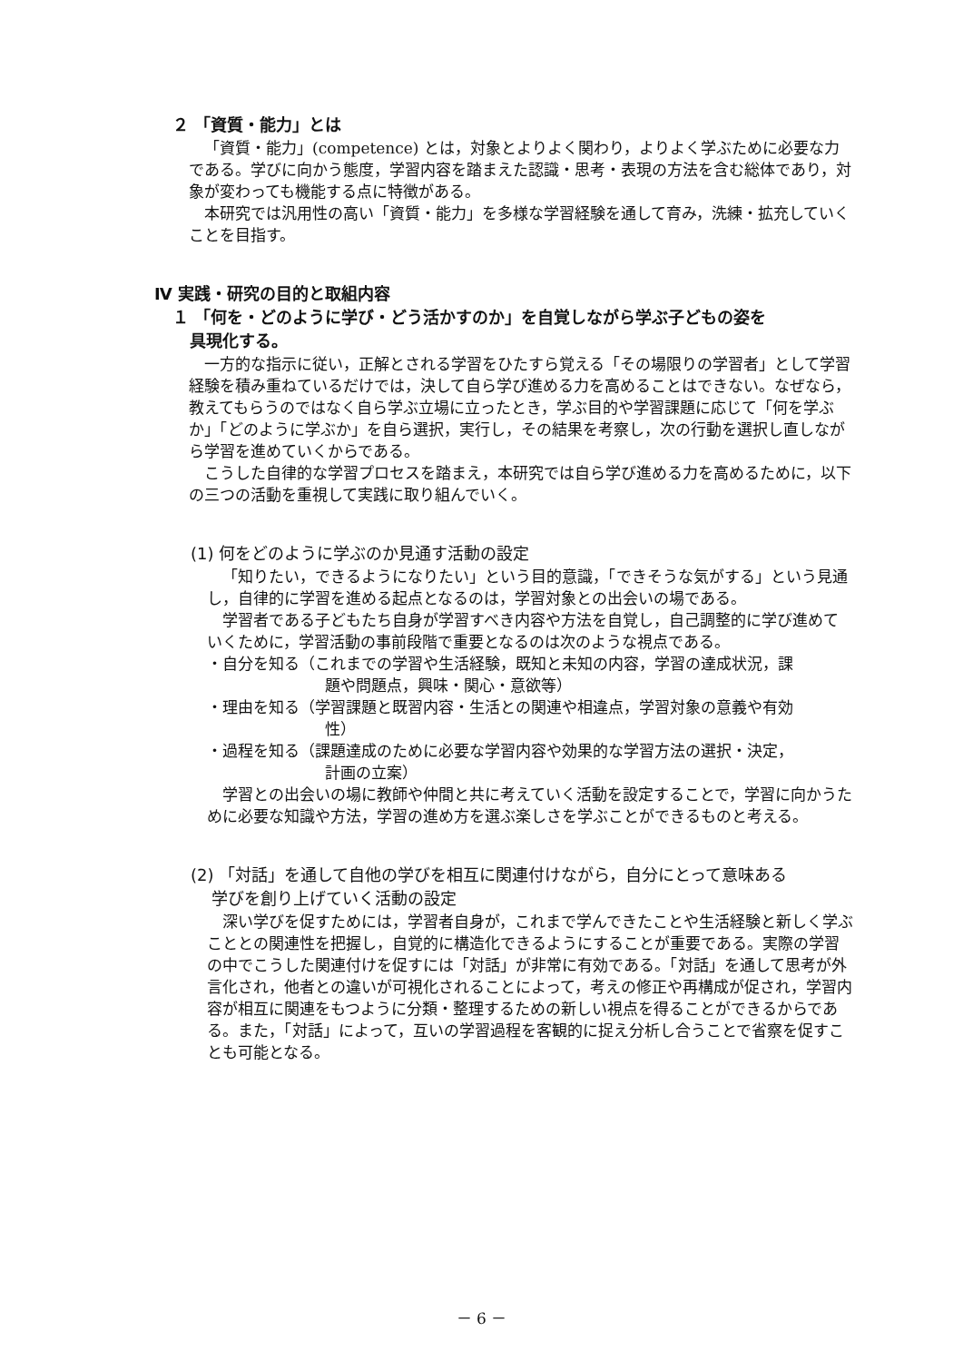２ 「資質・能力」とは
「資質・能力」(competence) とは，対象とよりよく関わり，よりよく学ぶために必要な力である。学びに向かう態度，学習内容を踏まえた認識・思考・表現の方法を含む総体であり，対象が変わっても機能する点に特徴がある。
本研究では汎用性の高い「資質・能力」を多様な学習経験を通して育み，洗練・拡充していくことを目指す。
Ⅳ 実践・研究の目的と取組内容
１ 「何を・どのように学び・どう活かすのか」を自覚しながら学ぶ子どもの姿を
具現化する。
一方的な指示に従い，正解とされる学習をひたすら覚える「その場限りの学習者」として学習経験を積み重ねているだけでは，決して自ら学び進める力を高めることはできない。なぜなら，教えてもらうのではなく自ら学ぶ立場に立ったとき，学ぶ目的や学習課題に応じて「何を学ぶか」「どのように学ぶか」を自ら選択，実行し，その結果を考察し，次の行動を選択し直しながら学習を進めていくからである。
こうした自律的な学習プロセスを踏まえ，本研究では自ら学び進める力を高めるために，以下の三つの活動を重視して実践に取り組んでいく。
(1) 何をどのように学ぶのか見通す活動の設定
「知りたい，できるようになりたい」という目的意識，「できそうな気がする」という見通し，自律的に学習を進める起点となるのは，学習対象との出会いの場である。
学習者である子どもたち自身が学習すべき内容や方法を自覚し，自己調整的に学び進めていくために，学習活動の事前段階で重要となるのは次のような視点である。
・自分を知る（これまでの学習や生活経験，既知と未知の内容，学習の達成状況，課
題や問題点，興味・関心・意欲等）
・理由を知る（学習課題と既習内容・生活との関連や相違点，学習対象の意義や有効
性）
・過程を知る（課題達成のために必要な学習内容や効果的な学習方法の選択・決定，
計画の立案）
学習との出会いの場に教師や仲間と共に考えていく活動を設定することで，学習に向かうために必要な知識や方法，学習の進め方を選ぶ楽しさを学ぶことができるものと考える。
(2) 「対話」を通して自他の学びを相互に関連付けながら，自分にとって意味ある
学びを創り上げていく活動の設定
深い学びを促すためには，学習者自身が，これまで学んできたことや生活経験と新しく学ぶこととの関連性を把握し，自覚的に構造化できるようにすることが重要である。実際の学習の中でこうした関連付けを促すには「対話」が非常に有効である。「対話」を通して思考が外言化され，他者との違いが可視化されることによって，考えの修正や再構成が促され，学習内容が相互に関連をもつように分類・整理するための新しい視点を得ることができるからである。また，「対話」によって，互いの学習過程を客観的に捉え分析し合うことで省察を促すことも可能となる。
－ 6 －